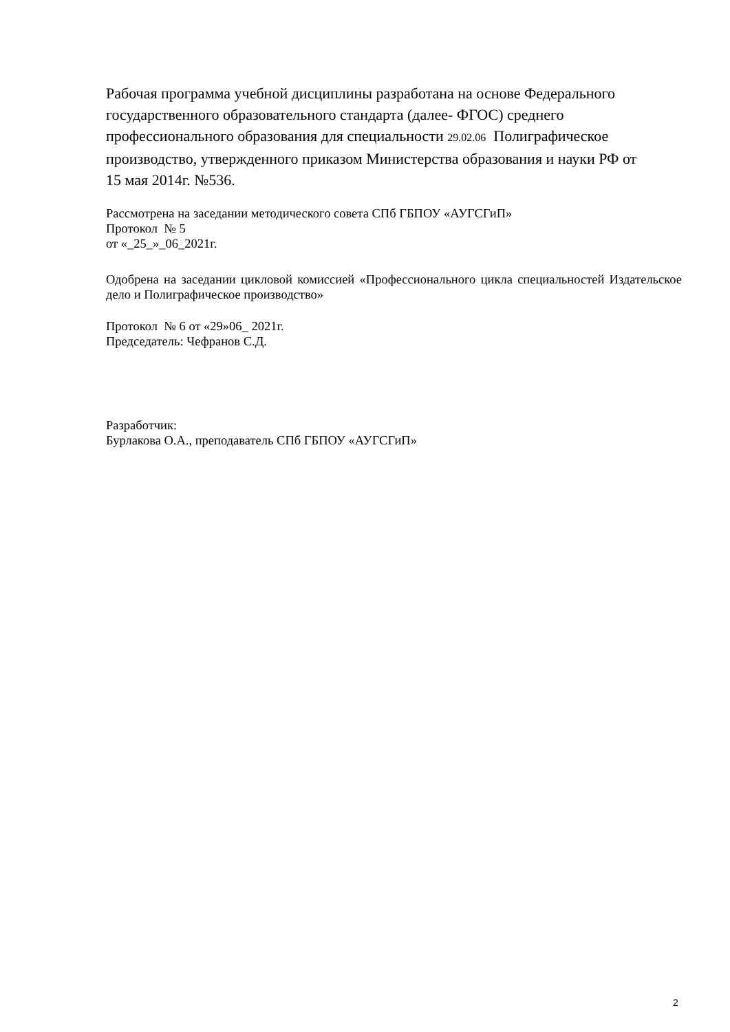Рабочая программа учебной дисциплины разработана на основе Федерального
государственного образовательного стандарта (далее- ФГОС) среднего
профессионального образования для специальности 29.02.06 Полиграфическое
производство, утвержденного приказом Министерства образования и науки РФ от
15 мая 2014г. №536.
Рассмотрена на заседании методического совета СПб ГБПОУ «АУГСГиП»
Протокол № 5
от «_25_»_06_2021г.
Одобрена на заседании цикловой комиссией «Профессионального цикла специальностей Издательское дело и Полиграфическое производство»
Протокол № 6 от «29»06_ 2021г.
Председатель: Чефранов С.Д.
Разработчик:
Бурлакова О.А., преподаватель СПб ГБПОУ «АУГСГиП»
2